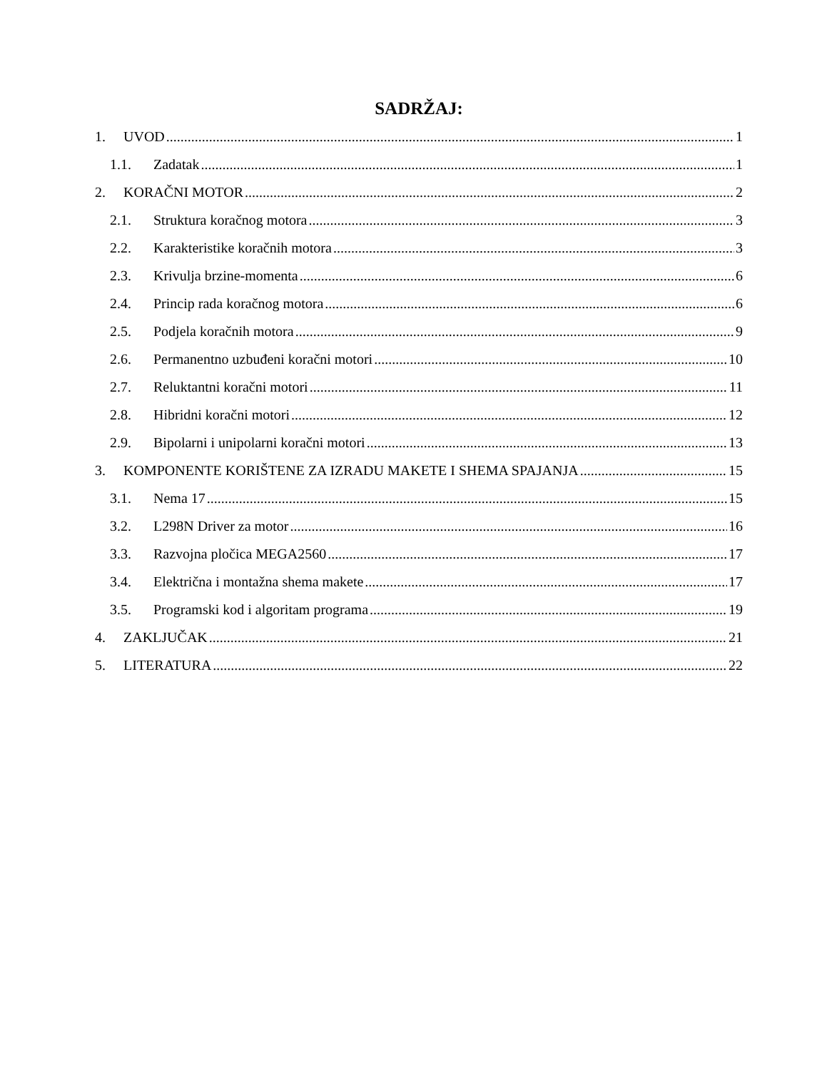SADRŽAJ:
1. UVOD 1
1.1. Zadatak 1
2. KORAČNI MOTOR 2
2.1. Struktura koračnog motora 3
2.2. Karakteristike koračnih motora 3
2.3. Krivulja brzine-momenta 6
2.4. Princip rada koračnog motora 6
2.5. Podjela koračnih motora 9
2.6. Permanentno uzbuđeni koračni motori 10
2.7. Reluktantni koračni motori 11
2.8. Hibridni koračni motori 12
2.9. Bipolarni i unipolarni koračni motori 13
3. KOMPONENTE KORIŠTENE ZA IZRADU MAKETE I SHEMA SPAJANJA 15
3.1. Nema 17 15
3.2. L298N Driver za motor 16
3.3. Razvojna pločica MEGA2560 17
3.4. Električna i montažna shema makete 17
3.5. Programski kod i algoritam programa 19
4. ZAKLJUČAK 21
5. LITERATURA 22